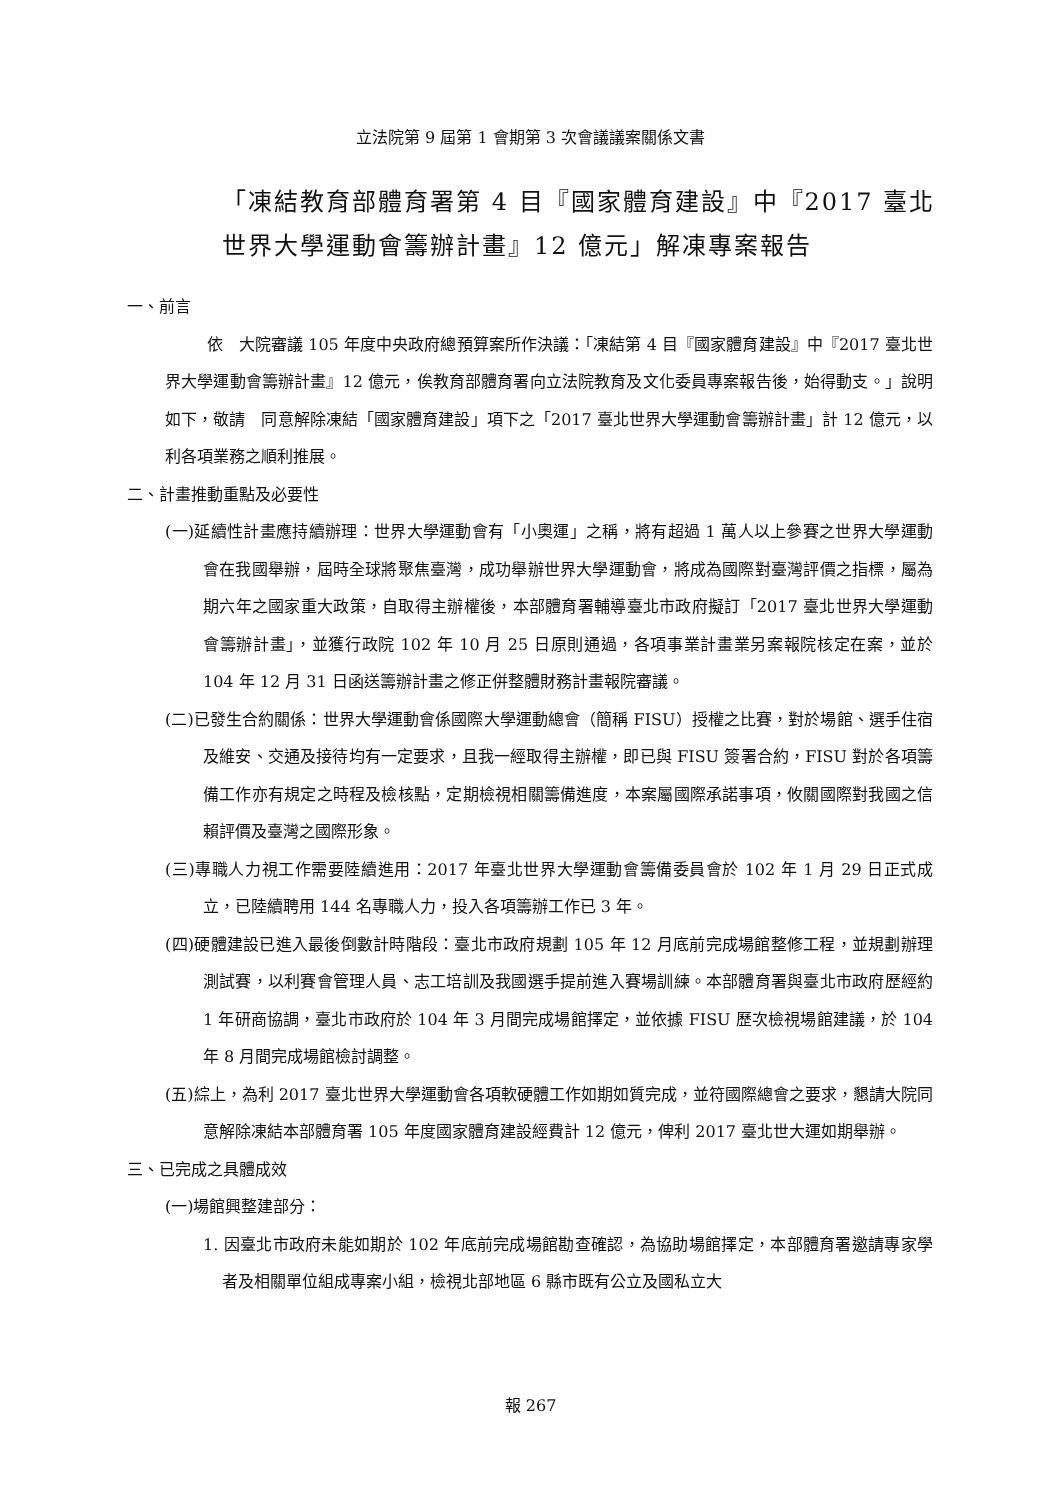立法院第 9 屆第 1 會期第 3 次會議議案關係文書
「凍結教育部體育署第 4 目『國家體育建設』中『2017 臺北世界大學運動會籌辦計畫』12 億元」解凍專案報告
一、前言
依　大院審議 105 年度中央政府總預算案所作決議：「凍結第 4 目『國家體育建設』中『2017 臺北世界大學運動會籌辦計畫』12 億元，俟教育部體育署向立法院教育及文化委員專案報告後，始得動支。」說明如下，敬請　同意解除凍結「國家體育建設」項下之「2017 臺北世界大學運動會籌辦計畫」計 12 億元，以利各項業務之順利推展。
二、計畫推動重點及必要性
(一)延續性計畫應持續辦理：世界大學運動會有「小奧運」之稱，將有超過 1 萬人以上參賽之世界大學運動會在我國舉辦，屆時全球將聚焦臺灣，成功舉辦世界大學運動會，將成為國際對臺灣評價之指標，屬為期六年之國家重大政策，自取得主辦權後，本部體育署輔導臺北市政府擬訂「2017 臺北世界大學運動會籌辦計畫」，並獲行政院 102 年 10 月 25 日原則通過，各項事業計畫業另案報院核定在案，並於 104 年 12 月 31 日函送籌辦計畫之修正併整體財務計畫報院審議。
(二)已發生合約關係：世界大學運動會係國際大學運動總會（簡稱 FISU）授權之比賽，對於場館、選手住宿及維安、交通及接待均有一定要求，且我一經取得主辦權，即已與 FISU 簽署合約，FISU 對於各項籌備工作亦有規定之時程及檢核點，定期檢視相關籌備進度，本案屬國際承諾事項，攸關國際對我國之信賴評價及臺灣之國際形象。
(三)專職人力視工作需要陸續進用：2017 年臺北世界大學運動會籌備委員會於 102 年 1 月 29 日正式成立，已陸續聘用 144 名專職人力，投入各項籌辦工作已 3 年。
(四)硬體建設已進入最後倒數計時階段：臺北市政府規劃 105 年 12 月底前完成場館整修工程，並規劃辦理測試賽，以利賽會管理人員、志工培訓及我國選手提前進入賽場訓練。本部體育署與臺北市政府歷經約 1 年研商協調，臺北市政府於 104 年 3 月間完成場館擇定，並依據 FISU 歷次檢視場館建議，於 104 年 8 月間完成場館檢討調整。
(五)綜上，為利 2017 臺北世界大學運動會各項軟硬體工作如期如質完成，並符國際總會之要求，懇請大院同意解除凍結本部體育署 105 年度國家體育建設經費計 12 億元，俾利 2017 臺北世大運如期舉辦。
三、已完成之具體成效
(一)場館興整建部分：
1. 因臺北市政府未能如期於 102 年底前完成場館勘查確認，為協助場館擇定，本部體育署邀請專家學者及相關單位組成專案小組，檢視北部地區 6 縣市既有公立及國私立大
報 267